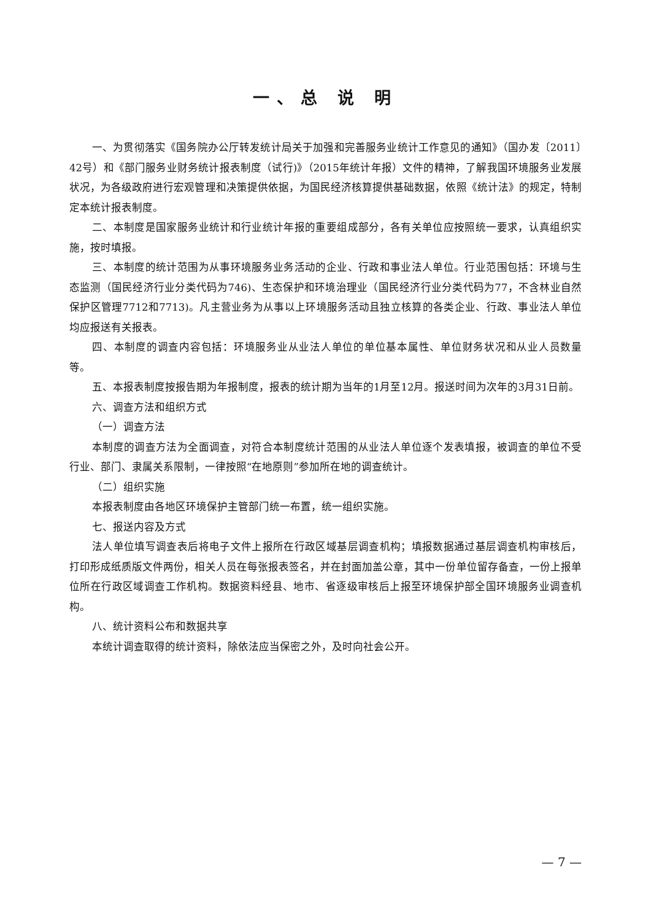一、总 说 明
一、为贯彻落实《国务院办公厅转发统计局关于加强和完善服务业统计工作意见的通知》（国办发〔2011〕42号）和《部门服务业财务统计报表制度（试行)》（2015年统计年报）文件的精神，了解我国环境服务业发展状况，为各级政府进行宏观管理和决策提供依据，为国民经济核算提供基础数据，依照《统计法》的规定，特制定本统计报表制度。
二、本制度是国家服务业统计和行业统计年报的重要组成部分，各有关单位应按照统一要求，认真组织实施，按时填报。
三、本制度的统计范围为从事环境服务业务活动的企业、行政和事业法人单位。行业范围包括：环境与生态监测（国民经济行业分类代码为746)、生态保护和环境治理业（国民经济行业分类代码为77，不含林业自然保护区管理7712和7713)。凡主营业务为从事以上环境服务活动且独立核算的各类企业、行政、事业法人单位均应报送有关报表。
四、本制度的调查内容包括：环境服务业从业法人单位的单位基本属性、单位财务状况和从业人员数量等。
五、本报表制度按报告期为年报制度，报表的统计期为当年的1月至12月。报送时间为次年的3月31日前。
六、调查方法和组织方式
（一）调查方法
本制度的调查方法为全面调查，对符合本制度统计范围的从业法人单位逐个发表填报，被调查的单位不受行业、部门、隶属关系限制，一律按照“在地原则”参加所在地的调查统计。
（二）组织实施
本报表制度由各地区环境保护主管部门统一布置，统一组织实施。
七、报送内容及方式
法人单位填写调查表后将电子文件上报所在行政区域基层调查机构；填报数据通过基层调查机构审核后，打印形成纸质版文件两份，相关人员在每张报表签名，并在封面加盖公章，其中一份单位留存备查，一份上报单位所在行政区域调查工作机构。数据资料经县、地市、省逐级审核后上报至环境保护部全国环境服务业调查机构。
八、统计资料公布和数据共享
本统计调查取得的统计资料，除依法应当保密之外，及时向社会公开。
— 7 —